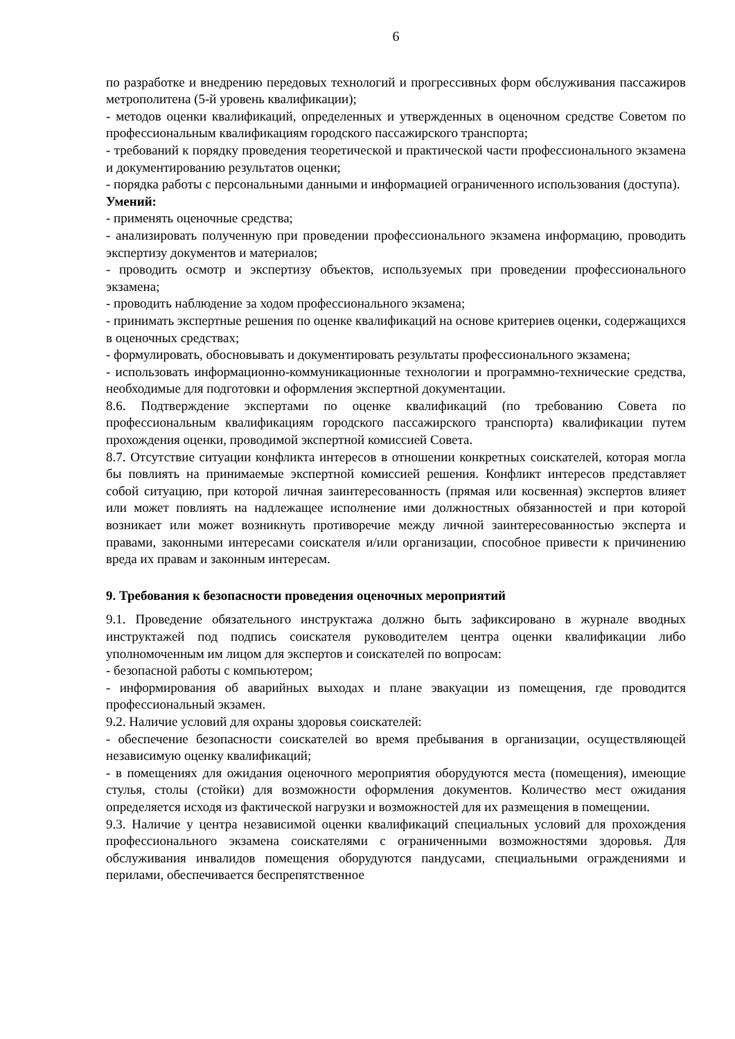6
по разработке и внедрению передовых технологий и прогрессивных форм обслуживания пассажиров метрополитена (5-й уровень квалификации);
- методов оценки квалификаций, определенных и утвержденных в оценочном средстве Советом по профессиональным квалификациям городского пассажирского транспорта;
- требований к порядку проведения теоретической и практической части профессионального экзамена и документированию результатов оценки;
- порядка работы с персональными данными и информацией ограниченного использования (доступа).
Умений:
- применять оценочные средства;
- анализировать полученную при проведении профессионального экзамена информацию, проводить экспертизу документов и материалов;
- проводить осмотр и экспертизу объектов, используемых при проведении профессионального экзамена;
- проводить наблюдение за ходом профессионального экзамена;
- принимать экспертные решения по оценке квалификаций на основе критериев оценки, содержащихся в оценочных средствах;
- формулировать, обосновывать и документировать результаты профессионального экзамена;
- использовать информационно-коммуникационные технологии и программно-технические средства, необходимые для подготовки и оформления экспертной документации.
8.6. Подтверждение экспертами по оценке квалификаций (по требованию Совета по профессиональным квалификациям городского пассажирского транспорта) квалификации путем прохождения оценки, проводимой экспертной комиссией Совета.
8.7. Отсутствие ситуации конфликта интересов в отношении конкретных соискателей, которая могла бы повлиять на принимаемые экспертной комиссией решения. Конфликт интересов представляет собой ситуацию, при которой личная заинтересованность (прямая или косвенная) экспертов влияет или может повлиять на надлежащее исполнение ими должностных обязанностей и при которой возникает или может возникнуть противоречие между личной заинтересованностью эксперта и правами, законными интересами соискателя и/или организации, способное привести к причинению вреда их правам и законным интересам.
9. Требования к безопасности проведения оценочных мероприятий
9.1. Проведение обязательного инструктажа должно быть зафиксировано в журнале вводных инструктажей под подпись соискателя руководителем центра оценки квалификации либо уполномоченным им лицом для экспертов и соискателей по вопросам:
- безопасной работы с компьютером;
- информирования об аварийных выходах и плане эвакуации из помещения, где проводится профессиональный экзамен.
9.2. Наличие условий для охраны здоровья соискателей:
- обеспечение безопасности соискателей во время пребывания в организации, осуществляющей независимую оценку квалификаций;
- в помещениях для ожидания оценочного мероприятия оборудуются места (помещения), имеющие стулья, столы (стойки) для возможности оформления документов. Количество мест ожидания определяется исходя из фактической нагрузки и возможностей для их размещения в помещении.
9.3. Наличие у центра независимой оценки квалификаций специальных условий для прохождения профессионального экзамена соискателями с ограниченными возможностями здоровья. Для обслуживания инвалидов помещения оборудуются пандусами, специальными ограждениями и перилами, обеспечивается беспрепятственное